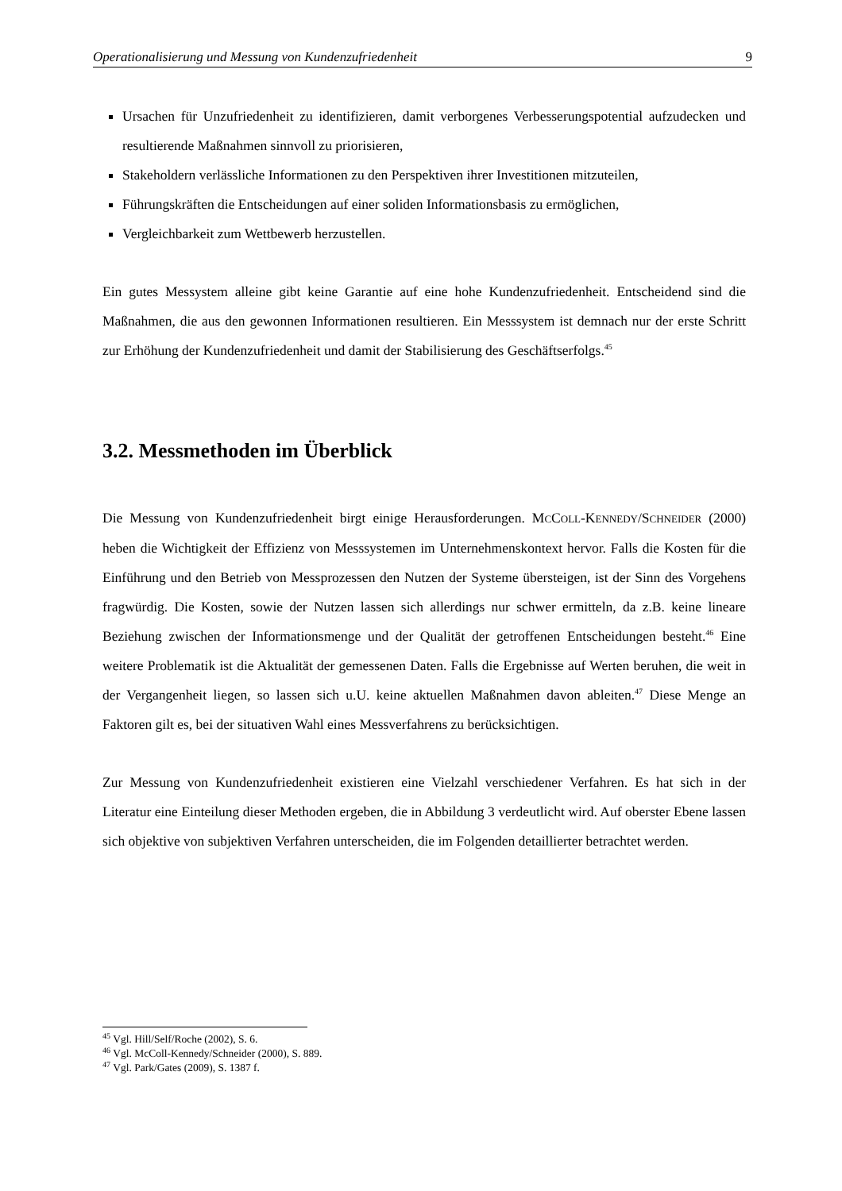Operationalisierung und Messung von Kundenzufriedenheit 9
Ursachen für Unzufriedenheit zu identifizieren, damit verborgenes Verbesserungspotential aufzudecken und resultierende Maßnahmen sinnvoll zu priorisieren,
Stakeholdern verlässliche Informationen zu den Perspektiven ihrer Investitionen mitzuteilen,
Führungskräften die Entscheidungen auf einer soliden Informationsbasis zu ermöglichen,
Vergleichbarkeit zum Wettbewerb herzustellen.
Ein gutes Messystem alleine gibt keine Garantie auf eine hohe Kundenzufriedenheit. Entscheidend sind die Maßnahmen, die aus den gewonnen Informationen resultieren. Ein Messsystem ist demnach nur der erste Schritt zur Erhöhung der Kundenzufriedenheit und damit der Stabilisierung des Geschäftserfolgs.<sup>45</sup>
3.2. Messmethoden im Überblick
Die Messung von Kundenzufriedenheit birgt einige Herausforderungen. MCCOLL-KENNEDY/SCHNEIDER (2000) heben die Wichtigkeit der Effizienz von Messsystemen im Unternehmenskontext hervor. Falls die Kosten für die Einführung und den Betrieb von Messprozessen den Nutzen der Systeme übersteigen, ist der Sinn des Vorgehens fragwürdig. Die Kosten, sowie der Nutzen lassen sich allerdings nur schwer ermitteln, da z.B. keine lineare Beziehung zwischen der Informationsmenge und der Qualität der getroffenen Entscheidungen besteht.<sup>46</sup> Eine weitere Problematik ist die Aktualität der gemessenen Daten. Falls die Ergebnisse auf Werten beruhen, die weit in der Vergangenheit liegen, so lassen sich u.U. keine aktuellen Maßnahmen davon ableiten.<sup>47</sup> Diese Menge an Faktoren gilt es, bei der situativen Wahl eines Messverfahrens zu berücksichtigen.
Zur Messung von Kundenzufriedenheit existieren eine Vielzahl verschiedener Verfahren. Es hat sich in der Literatur eine Einteilung dieser Methoden ergeben, die in Abbildung 3 verdeutlicht wird. Auf oberster Ebene lassen sich objektive von subjektiven Verfahren unterscheiden, die im Folgenden detaillierter betrachtet werden.
<sup>45</sup> Vgl. Hill/Self/Roche (2002), S. 6.
<sup>46</sup> Vgl. McColl-Kennedy/Schneider (2000), S. 889.
<sup>47</sup> Vgl. Park/Gates (2009), S. 1387 f.